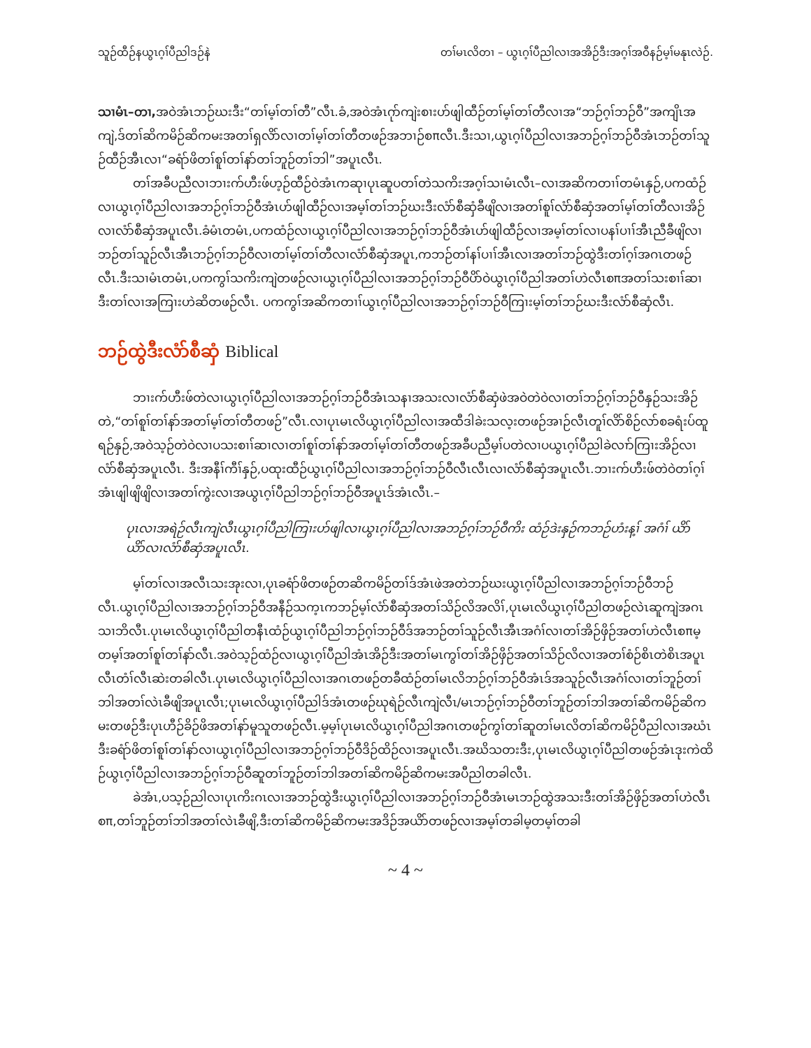သူဉ်ထီဉ်နယွၤဂ့ၢ်ပီညါဒဉ်နဲ တၢ်မၤလိတၢ – ယွၤဂ့ၢ်ပီညါလၢအအိဉ်ဒီးအဂ့ၢ်အဝီနဉ်မ့ၢ်မနုၤလဲဉ်.
သၢမံၤ–တၢ, အဝဲအံၤဘဉ်ဃးဒီး“တၢ်မ့ၢ်တၢ်တီ”လီၤ.ခံ,အဝဲအံၤဂုာ်ကျဲးစၢးဟ်ဖျါထီဉ်တၢ်မ့ၢ်တၢ်တီလၢအ“ဘဉ်ဂ့ၢ်ဘဉ်ဝီ”အကျိၤအကျဲ,ဒ်တၢ်ဆိကမိဉ်ဆိကမးအတၢ်ရှလိာ်လၢတၢ်မ့ၢ်တၢ်တီတဖဉ်အဘၢဉ်စπလီၤ.ဒီးသၢ,ယွၤဂ့ၢ်ပီညါလၢအဘဉ်ဂ့ၢ်ဘဉ်ဝီအံၤဘဉ်တၢ်သူဉ်ထီဉ်အီၤလၢ“ခရံာ်ဖိတၢ်စူၢ်တၢ်နာ်တၢ်ဘူဉ်တၢ်ဘါ”အပူၤလီၤ.
တၢ်အခီပညီလၢဘၢးက်ဟီးဖ်ဟ့ဉ်ထီဉ်ဝဲအံၤကဆုၢပုၤဆူပတၢ်တဲသကိးအဂ့ၢ်သၢမံၤလီၤ–လၢအဆိကတၢၢ်တမံၤနှဉ်,ပကထံဉ်လၢယွၤဂ့ၢ်ပီညါလၢအဘဉ်ဂ့ၢ်ဘဉ်ဝီအံၤဟ်ဖျါထီဉ်လၢအမ့ၢ်တၢ်ဘဉ်ဃးဒီးလံာ်စီဆှံခီဖျိလၢအတၢ်စူၢ်လံာ်စီဆှံအတၢ်မ့ၢ်တၢ်တီလၢအိဉ်လၢလံာ်စီဆှံအပူၤလီၤ.ခံမံၤတမံၤ,ပကထံဉ်လၢယွၤဂ့ၢ်ပီညါလၢအဘဉ်ဂ့ၢ်ဘဉ်ဝီအံၤဟ်ဖျါထီဉ်လၢအမ့ၢ်တၢ်လၢပနၢ်ပၢၢ်အီၤညီခီဖျိလၢဘဉ်တၢ်သူဉ်လီၤအီၤဘဉ်ဂ့ၢ်ဘဉ်ဝီလၢတၢ်မ့ၢ်တၢ်တီလၢလံာ်စီဆှံအပူၤ,ကဘဉ်တၢ်နၢ်ပၢၢ်အီၤလၢအတၢ်ဘဉ်ထွဲဒီးတၢ်ဂ့ၢ်အဂၤတဖဉ်လီၤ.ဒီးသၢမံၤတမံၤ,ပကကွၢ်သကိးကျဲတဖဉ်လၢယွၤဂ့ၢ်ပီညါလၢအဘဉ်ဂ့ၢ်ဘဉ်ဝီပိာ်ဝဲယွၤဂ့ၢ်ပီညါအတၢ်ဟဲလီၤစπအတၢ်သးစၢၢ်ဆၢဒီးတၢ်လၢအကြၢးဟဲဆိတဖဉ်လီၤ. ပကကွၢ်အဆိကတၢၢ်ယွၤဂ့ၢ်ပီညါလၢအဘဉ်ဂ့ၢ်ဘဉ်ဝီကြၢးမ့ၢ်တၢ်ဘဉ်ဃးဒီးလံာ်စီဆှံလီၤ.
ဘဉ်ထွဲဒီးလံာ်စီဆှံ Biblical
ဘၢးက်ဟီးဖ်တဲလၢယွၤဂ့ၢ်ပီညါလၢအဘဉ်ဂ့ၢ်ဘဉ်ဝီအံၤသနၢအသးလၢလံာ်စီဆှံဖဲအဝဲတဲဝဲလၢတၢ်ဘဉ်ဂ့ၢ်ဘဉ်ဝီနှဉ်သးအိဉ်တဲ,“တၢ်စူၢ်တၢ်နာ်အတၢ်မ့ၢ်တၢ်တီတဖဉ်”လီၤ.လၢပုၤမၤလိယွၤဂ့ၢ်ပီညါလၢအထီဒါခဲးသလ့းတဖဉ်အၢဉ်လီၤတူၢ်လိာ်စိဉ်လာ်စခရံးပ်ထူရဉ်နှဉ်,အဝဲသ့ဉ်တဲဝဲလၢပသးစၢၢ်ဆၢလၢတၢ်စူၢ်တၢ်နာ်အတၢ်မ့ၢ်တၢ်တီတဖဉ်အခီပညီမ့ၢ်ပတဲလၢပယွၤဂ့ၢ်ပီညါခဲလၢာ်ကြၢးအိဉ်လၢလံာ်စီဆှံအပူၤလီၤ. ဒီးအနီၢ်ကီၢ်နှဉ်,ပထုးထီဉ်ယွၤဂ့ၢ်ပီညါလၢအဘဉ်ဂ့ၢ်ဘဉ်ဝီလီၤလီၤလၢလံာ်စီဆှံအပူၤလီၤ.ဘၢးက်ဟီးဖ်တဲဝဲတၢ်ဂ့ၢ်အံၤဖျါဖျိဖျိလၢအတၢ်ကွဲးလၢအယွၤဂ့ၢ်ပီညါဘဉ်ဂ့ၢ်ဘဉ်ဝီအပူၤဒ်အံၤလီၤ.–
ပုၤလၢအရဲဉ်လီၤကျဲလီၤယွၤဂ့ၢ်ပီညါကြၢးဟ်ဖျါလၢယွၤဂ့ၢ်ပီညါလၢအဘဉ်ဂ့ၢ်ဘဉ်ဝီကိး ထံဉ်ဒဲးနှဉ်ကဘဉ်ဟံးန့ၢ် အဂံၢ် ယိာ်ယိာ်လၢလံာ်စီဆှံအပူၤလီၤ.
မ့ၢ်တၢ်လၢအလီၤသးအုးလၢ,ပုၤခရံာ်ဖိတဖဉ်တဆိကမိဉ်တၢ်ဒ်အံၤဖဲအတဲဘဉ်ဃးယွၤဂ့ၢ်ပီညါလၢအဘဉ်ဂ့ၢ်ဘဉ်ဝီဘဉ်လီၤ.ယွၤဂ့ၢ်ပီညါလၢအဘဉ်ဂ့ၢ်ဘဉ်ဝီအနီဉ်သက့ၤကဘဉ်မ့ၢ်လံာ်စီဆှံအတၢ်သိဉ်လိအလိၢ်,ပုၤမၤလိယွၤဂ့ၢ်ပီညါတဖဉ်လဲၤဆူကျဲအဂၤသၢဘိလီၤ.ပုၤမၤလိယွၤဂ့ၢ်ပီညါတနီၤထံဉ်ယွၤဂ့ၢ်ပီညါဘဉ်ဂ့ၢ်ဘဉ်ဝီဒ်အဘဉ်တၢ်သူဉ်လီၤအီၤအဂံၢ်လၢတၢ်အိဉ်ဖှိဉ်အတၢ်ဟဲလီၤစπမ့တမ့ၢ်အတၢ်စူၢ်တၢ်နာ်လီၤ.အဝဲသ့ဉ်ထံဉ်လၢယွၤဂ့ၢ်ပီညါအံၤအိဉ်ဒီးအတၢ်မၤကွၢ်တၢ်အိဉ်ဖှိဉ်အတၢ်သိဉ်လိလၢအတၢ်စံဉ်စိၤတဲစိၤအပူၤလီၤတံၢ်လီၤဆဲးတခါလီၤ.ပုၤမၤလိယွၤဂ့ၢ်ပီညါလၢအဂၤတဖဉ်တခီထံဉ်တၢ်မၤလိဘဉ်ဂ့ၢ်ဘဉ်ဝီအံၤဒ်အသူဉ်လီၤအဂံၢ်လၢတၢ်ဘူဉ်တၢ်ဘါအတၢ်လဲၤခီဖျိအပူၤလီၤ;ပုၤမၤလိယွၤဂ့ၢ်ပီညါဒ်အံၤတဖဉ်ဃုရဲဉ်လီၤကျဲလီၤ/မၤဘဉ်ဂ့ၢ်ဘဉ်ဝီတၢ်ဘူဉ်တၢ်ဘါအတၢ်ဆိကမိဉ်ဆိကမးတဖဉ်ဒီးပုၤဟီဉ်ခိဉ်ဖိအတၢ်နာ်မူသူတဖဉ်လီၤ.မ့မ့ၢ်ပုၤမၤလိယွၤဂ့ၢ်ပီညါအဂၤတဖဉ်ကွၢ်တၢ်ဆူတၢ်မၤလိတၢ်ဆိကမိဉ်ပီညါလၢအဃံၤဒီးခရံာ်ဖိတၢ်စူၢ်တၢ်နာ်လၢယွၤဂ့ၢ်ပီညါလၢအဘဉ်ဂ့ၢ်ဘဉ်ဝီဒိဉ်ထိဉ်လၢအပူၤလီၤ.အဃိသတးဒီး,ပုၤမၤလိယွၤဂ့ၢ်ပီညါတဖဉ်အံၤဒုးကဲထိဉ်ယွၤဂ့ၢ်ပီညါလၢအဘဉ်ဂ့ၢ်ဘဉ်ဝီဆူတၢ်ဘူဉ်တၢ်ဘါအတၢ်ဆိကမိဉ်ဆိကမးအပီညါတခါလီၤ.
ခဲအံၤ,ပသ့ဉ်ညါလၢပုၤကိးဂၤလၢအဘဉ်ထွဲဒီးယွၤဂ့ၢ်ပီညါလၢအဘဉ်ဂ့ၢ်ဘဉ်ဝီအံၤမၤဘဉ်ထွဲအသးဒီးတၢ်အိဉ်ဖှိဉ်အတၢ်ဟဲလီၤစπ,တၢ်ဘူဉ်တၢ်ဘါအတၢ်လဲၤခီဖျိ,ဒီးတၢ်ဆိကမိဉ်ဆိကမးအဒိဉ်အယိာ်တဖဉ်လၢအမ့ၢ်တခါမ့တမ့ၢ်တခါ
~ 4 ~